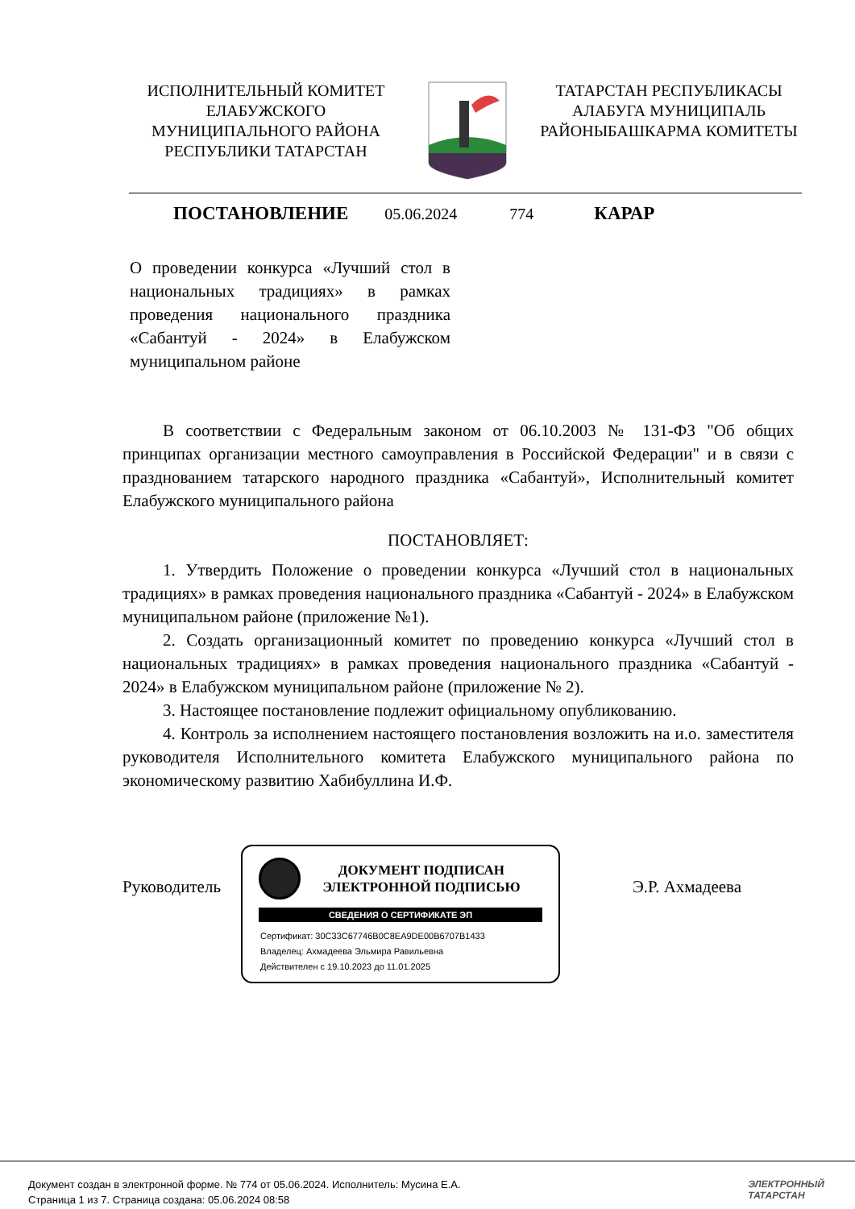ИСПОЛНИТЕЛЬНЫЙ КОМИТЕТ ЕЛАБУЖСКОГО МУНИЦИПАЛЬНОГО РАЙОНА РЕСПУБЛИКИ ТАТАРСТАН
ТАТАРСТАН РЕСПУБЛИКАСЫ АЛАБУГА МУНИЦИПАЛЬ РАЙОНЫБАШКАРМА КОМИТЕТЫ
ПОСТАНОВЛЕНИЕ 05.06.2024 774 КАРАР
О проведении конкурса «Лучший стол в национальных традициях» в рамках проведения национального праздника «Сабантуй - 2024» в Елабужском муниципальном районе
В соответствии с Федеральным законом от 06.10.2003 № 131-ФЗ "Об общих принципах организации местного самоуправления в Российской Федерации" и в связи с празднованием татарского народного праздника «Сабантуй», Исполнительный комитет Елабужского муниципального района
ПОСТАНОВЛЯЕТ:
1. Утвердить Положение о проведении конкурса «Лучший стол в национальных традициях» в рамках проведения национального праздника «Сабантуй - 2024» в Елабужском муниципальном районе (приложение №1).
2. Создать организационный комитет по проведению конкурса «Лучший стол в национальных традициях» в рамках проведения национального праздника «Сабантуй - 2024» в Елабужском муниципальном районе (приложение № 2).
3. Настоящее постановление подлежит официальному опубликованию.
4. Контроль за исполнением настоящего постановления возложить на и.о. заместителя руководителя Исполнительного комитета Елабужского муниципального района по экономическому развитию Хабибуллина И.Ф.
Руководитель
ДОКУМЕНТ ПОДПИСАН
ЭЛЕКТРОННОЙ ПОДПИСЬЮ
СВЕДЕНИЯ О СЕРТИФИКАТЕ ЭП
Сертификат: 30C33C67746B0C8EA9DE00B6707B1433
Владелец: Ахмадеева Эльмира Равильевна
Действителен с 19.10.2023 до 11.01.2025
Э.Р. Ахмадеева
Документ создан в электронной форме. № 774 от 05.06.2024. Исполнитель: Мусина Е.А.
Страница 1 из 7. Страница создана: 05.06.2024 08:58
ЭЛЕКТРОННЫЙ
ТАТАРСТАН